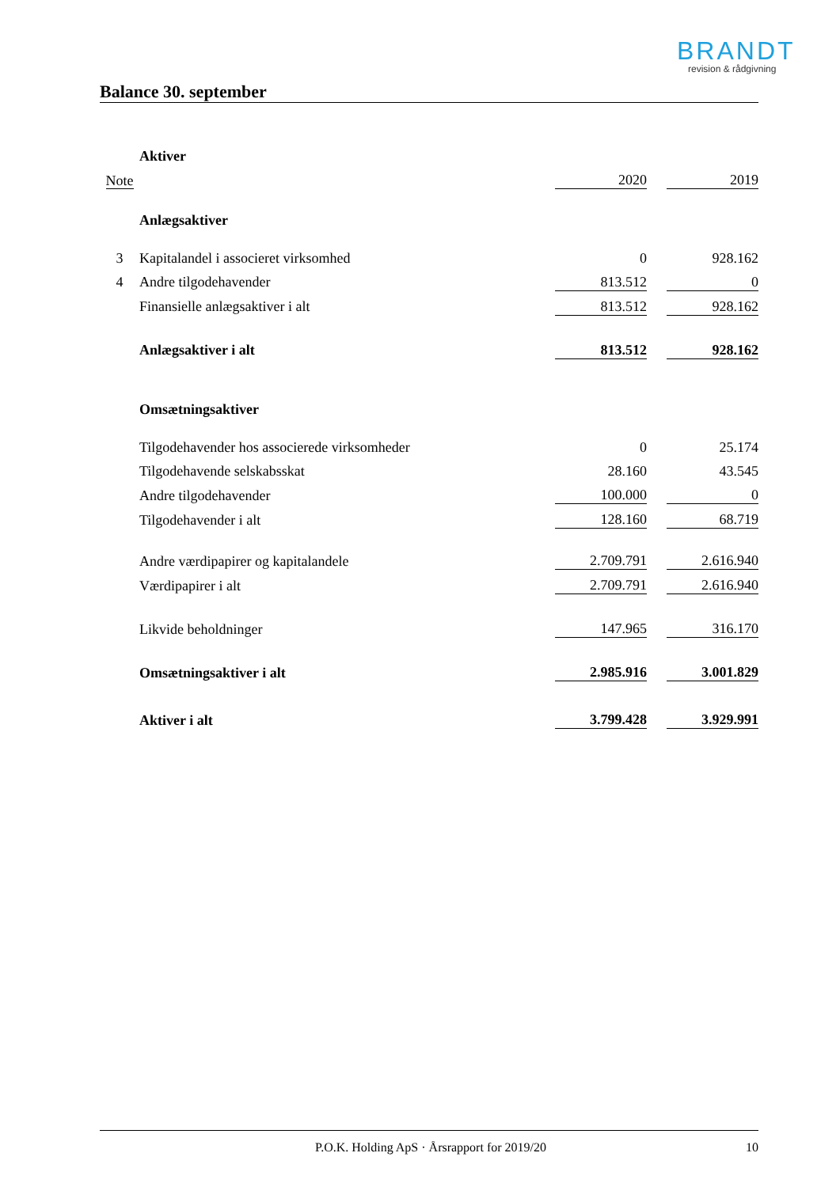BRANDT
revision & rådgivning
Balance 30. september
| | Aktiver | | | |
| Note | | 2020 | | 2019 |
| | Anlægsaktiver | | | |
| 3 | Kapitalandel i associeret virksomhed | 0 | | 928.162 |
| 4 | Andre tilgodehavender | 813.512 | | 0 |
| | Finansielle anlægsaktiver i alt | 813.512 | | 928.162 |
| | Anlægsaktiver i alt | 813.512 | | 928.162 |
| | Omsætningsaktiver | | | |
| | Tilgodehavender hos associerede virksomheder | 0 | | 25.174 |
| | Tilgodehavende selskabsskat | 28.160 | | 43.545 |
| | Andre tilgodehavender | 100.000 | | 0 |
| | Tilgodehavender i alt | 128.160 | | 68.719 |
| | Andre værdipapirer og kapitalandele | 2.709.791 | | 2.616.940 |
| | Værdipapirer i alt | 2.709.791 | | 2.616.940 |
| | Likvide beholdninger | 147.965 | | 316.170 |
| | Omsætningsaktiver i alt | 2.985.916 | | 3.001.829 |
| | Aktiver i alt | 3.799.428 | | 3.929.991 |
P.O.K. Holding ApS · Årsrapport for 2019/20 10